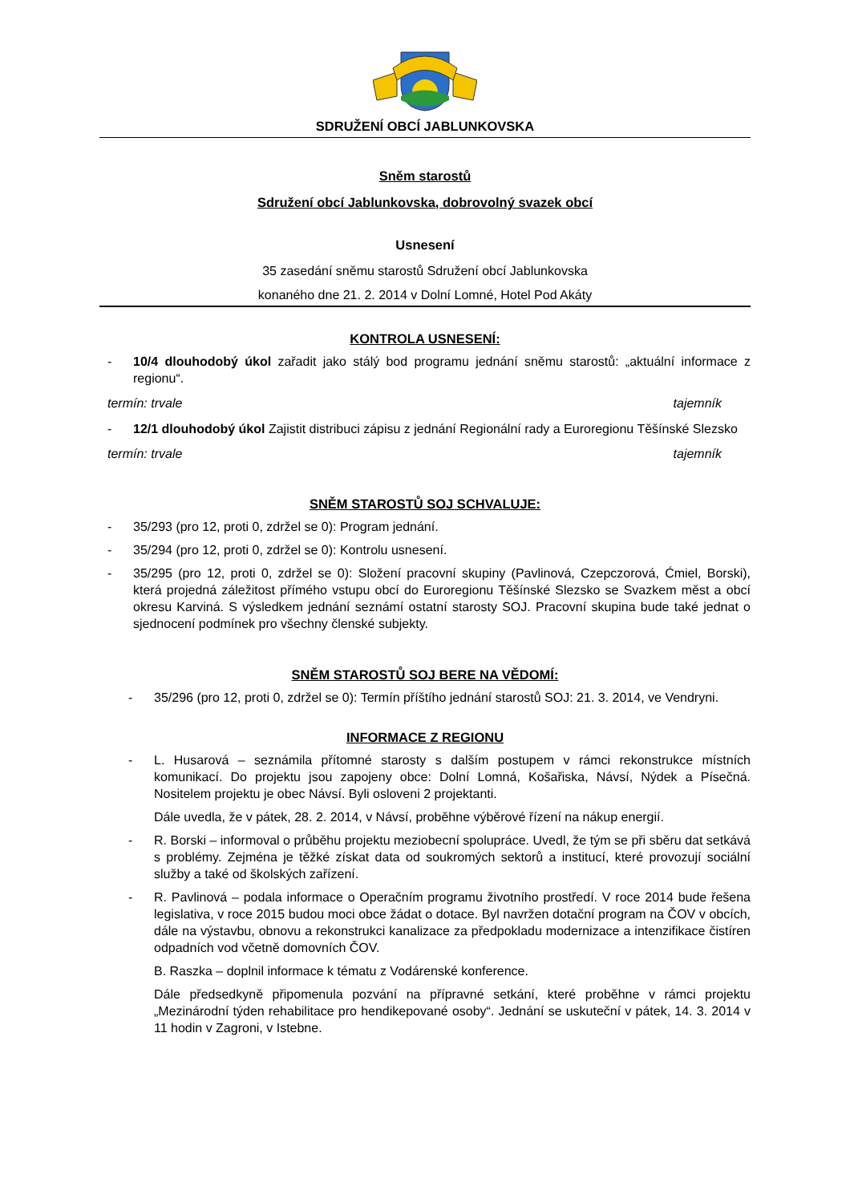SDRUŽENÍ OBCÍ JABLUNKOVSKA
Sněm starostů
Sdružení obcí Jablunkovska, dobrovolný svazek obcí
Usnesení
35 zasedání sněmu starostů Sdružení obcí Jablunkovska
konaného dne 21. 2. 2014 v Dolní Lomné, Hotel Pod Akáty
KONTROLA USNESENÍ:
- 10/4 dlouhodobý úkol zařadit jako stálý bod programu jednání sněmu starostů: „aktuální informace z regionu“.
termín: trvale tajemník
- 12/1 dlouhodobý úkol Zajistit distribuci zápisu z jednání Regionální rady a Euroregionu Těšínské Slezsko
termín: trvale tajemník
SNĚM STAROSTŮ SOJ SCHVALUJE:
- 35/293 (pro 12, proti 0, zdržel se 0): Program jednání.
- 35/294 (pro 12, proti 0, zdržel se 0): Kontrolu usnesení.
- 35/295 (pro 12, proti 0, zdržel se 0): Složení pracovní skupiny (Pavlinová, Czepczorová, Ćmiel, Borski), která projedná záležitost přímého vstupu obcí do Euroregionu Těšínské Slezsko se Svazkem měst a obcí okresu Karviná. S výsledkem jednání seznámí ostatní starosty SOJ. Pracovní skupina bude také jednat o sjednocení podmínek pro všechny členské subjekty.
SNĚM STAROSTŮ SOJ BERE NA VĚDOMÍ:
- 35/296 (pro 12, proti 0, zdržel se 0): Termín příštího jednání starostů SOJ: 21. 3. 2014, ve Vendryni.
INFORMACE Z REGIONU
- L. Husarová – seznámila přítomné starosty s dalším postupem v rámci rekonstrukce místních komunikací. Do projektu jsou zapojeny obce: Dolní Lomná, Košařiska, Návsí, Nýdek a Písečná. Nositelem projektu je obec Návsí. Byli osloveni 2 projektanti.
Dále uvedla, že v pátek, 28. 2. 2014, v Návsí, proběhne výběrové řízení na nákup energií.
- R. Borski – informoval o průběhu projektu meziobecní spolupráce. Uvedl, že tým se při sběru dat setkává s problémy. Zejména je těžké získat data od soukromých sektorů a institucí, které provozují sociální služby a také od školských zařízení.
- R. Pavlinová – podala informace o Operačním programu životního prostředí. V roce 2014 bude řešena legislativa, v roce 2015 budou moci obce žádat o dotace. Byl navržen dotační program na ČOV v obcích, dále na výstavbu, obnovu a rekonstrukci kanalizace za předpokladu modernizace a intenzifikace čistíren odpadních vod včetně domovních ČOV.
B. Raszka – doplnil informace k tématu z Vodárenské konference.
Dále předsedkyně připomenula pozvání na přípravné setkání, které proběhne v rámci projektu „Mezinárodní týden rehabilitace pro hendikepované osoby“. Jednání se uskuteční v pátek, 14. 3. 2014 v 11 hodin v Zagroni, v Istebne.